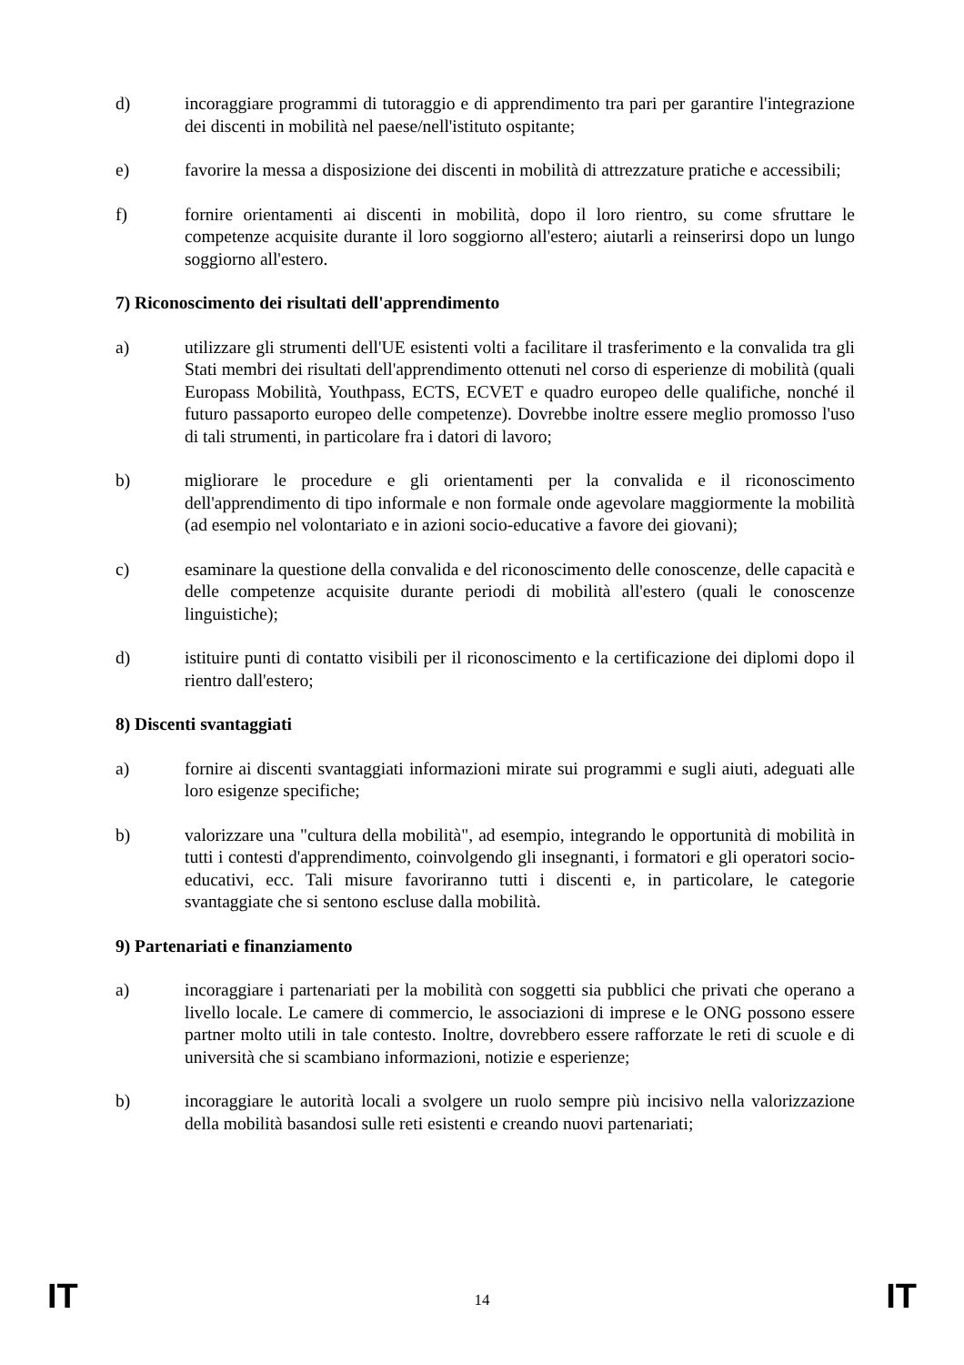d) incoraggiare programmi di tutoraggio e di apprendimento tra pari per garantire l'integrazione dei discenti in mobilità nel paese/nell'istituto ospitante;
e) favorire la messa a disposizione dei discenti in mobilità di attrezzature pratiche e accessibili;
f) fornire orientamenti ai discenti in mobilità, dopo il loro rientro, su come sfruttare le competenze acquisite durante il loro soggiorno all'estero; aiutarli a reinserirsi dopo un lungo soggiorno all'estero.
7) Riconoscimento dei risultati dell'apprendimento
a) utilizzare gli strumenti dell'UE esistenti volti a facilitare il trasferimento e la convalida tra gli Stati membri dei risultati dell'apprendimento ottenuti nel corso di esperienze di mobilità (quali Europass Mobilità, Youthpass, ECTS, ECVET e quadro europeo delle qualifiche, nonché il futuro passaporto europeo delle competenze). Dovrebbe inoltre essere meglio promosso l'uso di tali strumenti, in particolare fra i datori di lavoro;
b) migliorare le procedure e gli orientamenti per la convalida e il riconoscimento dell'apprendimento di tipo informale e non formale onde agevolare maggiormente la mobilità (ad esempio nel volontariato e in azioni socio-educative a favore dei giovani);
c) esaminare la questione della convalida e del riconoscimento delle conoscenze, delle capacità e delle competenze acquisite durante periodi di mobilità all'estero (quali le conoscenze linguistiche);
d) istituire punti di contatto visibili per il riconoscimento e la certificazione dei diplomi dopo il rientro dall'estero;
8) Discenti svantaggiati
a) fornire ai discenti svantaggiati informazioni mirate sui programmi e sugli aiuti, adeguati alle loro esigenze specifiche;
b) valorizzare una "cultura della mobilità", ad esempio, integrando le opportunità di mobilità in tutti i contesti d'apprendimento, coinvolgendo gli insegnanti, i formatori e gli operatori socio-educativi, ecc. Tali misure favoriranno tutti i discenti e, in particolare, le categorie svantaggiate che si sentono escluse dalla mobilità.
9) Partenariati e finanziamento
a) incoraggiare i partenariati per la mobilità con soggetti sia pubblici che privati che operano a livello locale. Le camere di commercio, le associazioni di imprese e le ONG possono essere partner molto utili in tale contesto. Inoltre, dovrebbero essere rafforzate le reti di scuole e di università che si scambiano informazioni, notizie e esperienze;
b) incoraggiare le autorità locali a svolgere un ruolo sempre più incisivo nella valorizzazione della mobilità basandosi sulle reti esistenti e creando nuovi partenariati;
IT 14 IT